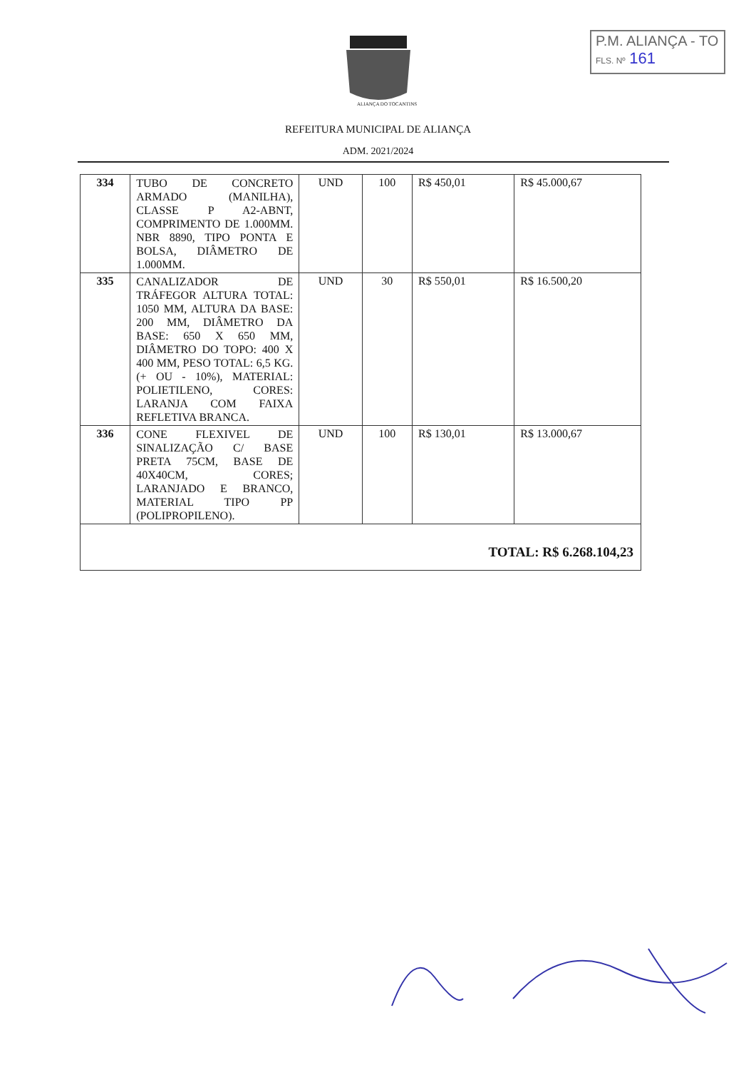P.M. ALIANÇA - TO
FLS. Nº 161
ALIANÇA DO TOCANTINS
REFEITURA MUNICIPAL DE ALIANÇA
ADM. 2021/2024
| 334 | TUBO DE CONCRETO ARMADO (MANILHA), CLASSE P A2-ABNT, COMPRIMENTO DE 1.000MM. NBR 8890, TIPO PONTA E BOLSA, DIÂMETRO DE 1.000MM. | UND | 100 | R$ 450,01 | R$ 45.000,67 |
| 335 | CANALIZADOR DE TRÁFEGOR ALTURA TOTAL: 1050 MM, ALTURA DA BASE: 200 MM, DIÂMETRO DA BASE: 650 X 650 MM, DIÂMETRO DO TOPO: 400 X 400 MM, PESO TOTAL: 6,5 KG. (+ OU - 10%), MATERIAL: POLIETILENO, CORES: LARANJA COM FAIXA REFLETIVA BRANCA. | UND | 30 | R$ 550,01 | R$ 16.500,20 |
| 336 | CONE FLEXIVEL DE SINALIZAÇÃO C/ BASE PRETA 75CM, BASE DE 40X40CM, CORES; LARANJADO E BRANCO, MATERIAL TIPO PP (POLIPROPILENO). | UND | 100 | R$ 130,01 | R$ 13.000,67 |
| TOTAL: R$ 6.268.104,23 | | | | | |